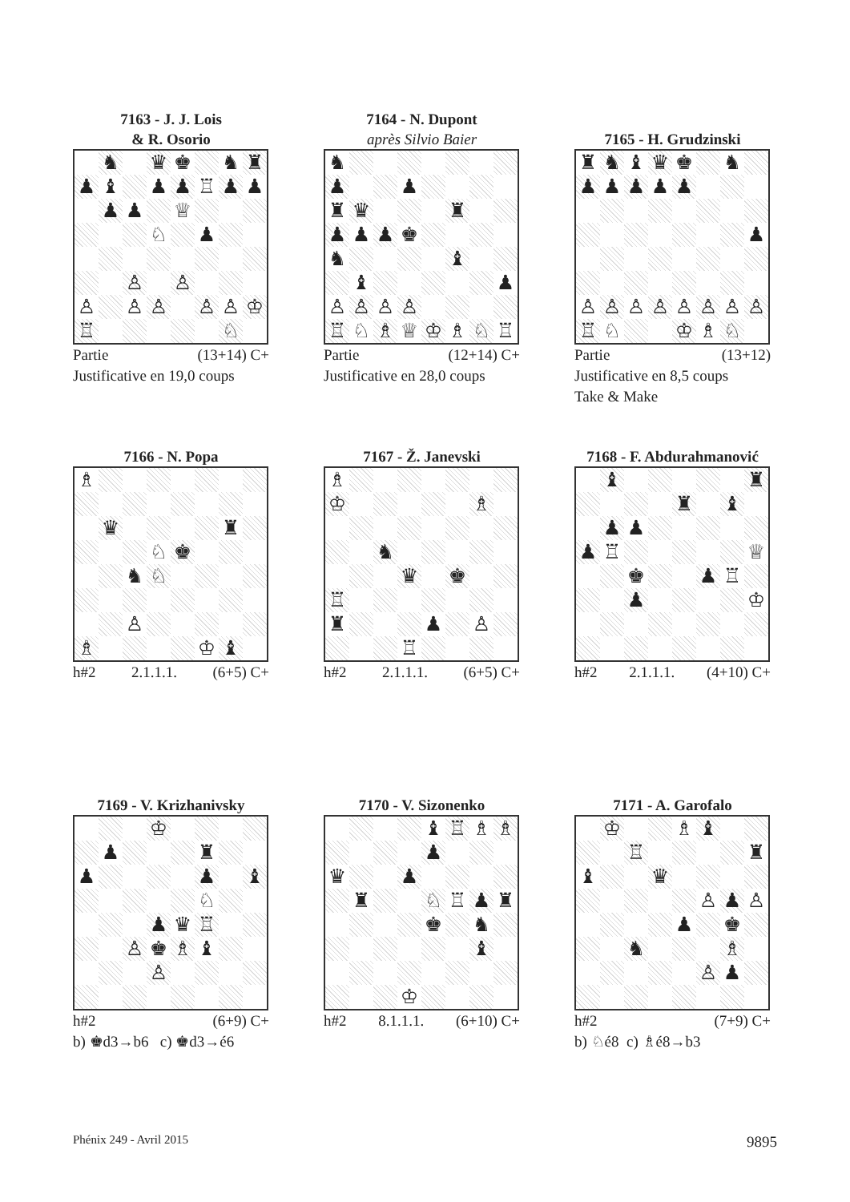7163 - J. J. Lois
& R. Osorio
♞ ♛ ♚ ♞ ♜ ♟ ♝ ♟ ♟ ♖ ♟ ♟ ♟ ♟ ♕ ♘ ♟ ♙ ♙ ♙ ♙ ♙ ♙ ♙ ♔ ♖ ♘
Partie (13+14) C+
Justificative en 19,0 coups
7164 - N. Dupont
après Silvio Baier
♞ ♟ ♟ ♜ ♛ ♜ ♟ ♟ ♟ ♚ ♞ ♝ ♝ ♟ ♙ ♙ ♙ ♙ ♖ ♘ ♗ ♕ ♔ ♗ ♘ ♖
Partie (12+14) C+
Justificative en 28,0 coups
7165 - H. Grudzinski
♜ ♞ ♝ ♛ ♚ ♞ ♟ ♟ ♟ ♟ ♟ ♟ ♙ ♙ ♙ ♙ ♙ ♙ ♙ ♙ ♖ ♘ ♔ ♗ ♘
Partie (13+12)
Justificative en 8,5 coups
Take & Make
7166 - N. Popa
♗ ♛ ♜ ♘ ♚ ♞ ♘ ♙ ♗ ♔ ♝
h#2 2.1.1.1. (6+5) C+
7167 - Ž. Janevski
♗ ♔ ♗ ♞ ♛ ♚ ♖ ♜ ♟ ♙ ♖
h#2 2.1.1.1. (6+5) C+
7168 - F. Abdurahmanović
♝ ♜ ♜ ♝ ♟ ♟ ♟ ♖ ♕ ♚ ♟ ♖ ♟ ♔
h#2 2.1.1.1. (4+10) C+
7169 - V. Krizhanivsky
♔ ♟ ♜ ♟ ♟ ♝ ♘ ♟ ♛ ♖ ♙ ♚ ♗ ♝ ♙
h#2 (6+9) C+
b) ♚d3→b6 c) ♚d3→é6
7170 - V. Sizonenko
♝ ♖ ♗ ♗ ♟ ♛ ♟ ♜ ♘ ♖ ♟ ♜ ♚ ♞ ♝ ♔
h#2 8.1.1.1. (6+10) C+
7171 - A. Garofalo
♔ ♗ ♝ ♖ ♜ ♝ ♛ ♙ ♟ ♙ ♟ ♚ ♞ ♗ ♙ ♟
h#2 (7+9) C+
b) ♘é8 c) ♗é8→b3
Phénix 249 - Avril 2015 9895